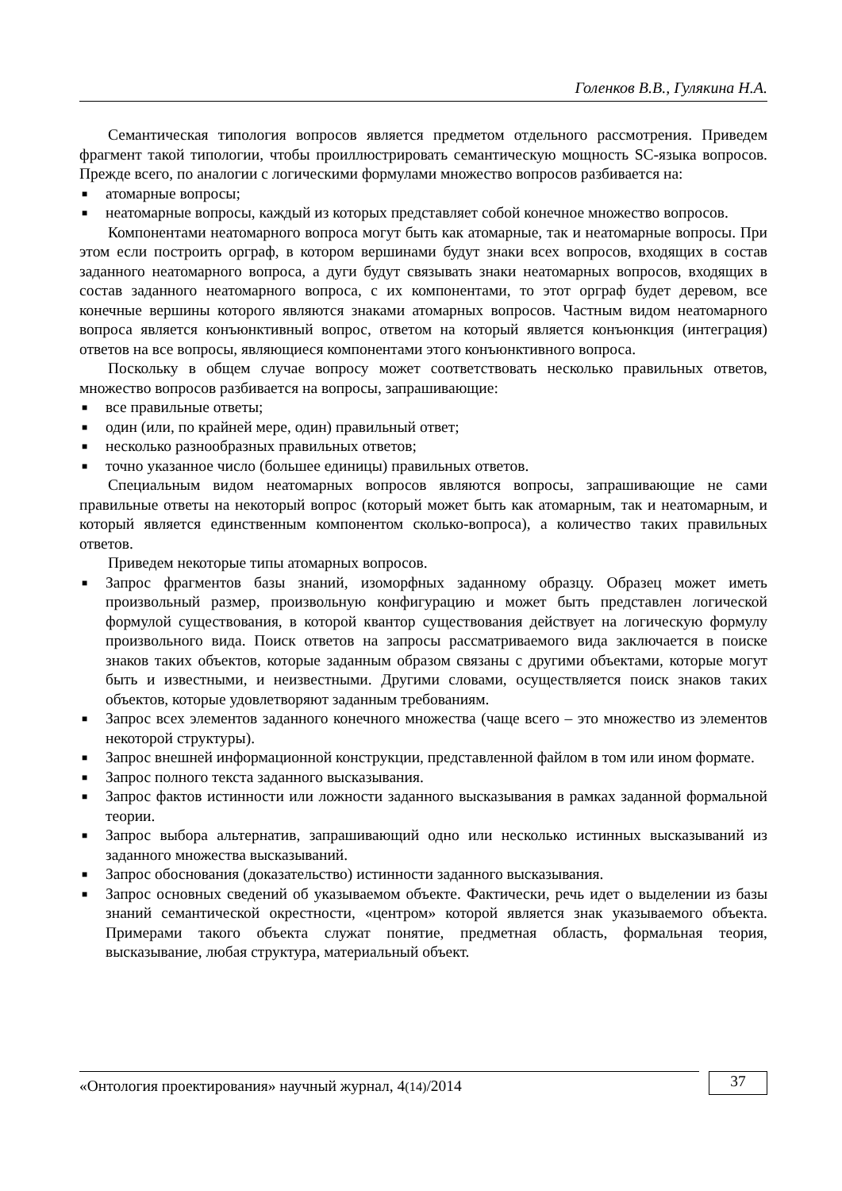Голенков В.В., Гулякина Н.А.
Семантическая типология вопросов является предметом отдельного рассмотрения. Приведем фрагмент такой типологии, чтобы проиллюстрировать семантическую мощность SC-языка вопросов. Прежде всего, по аналогии с логическими формулами множество вопросов разбивается на:
■ атомарные вопросы;
■ неатомарные вопросы, каждый из которых представляет собой конечное множество вопросов.
Компонентами неатомарного вопроса могут быть как атомарные, так и неатомарные вопросы. При этом если построить орграф, в котором вершинами будут знаки всех вопросов, входящих в состав заданного неатомарного вопроса, а дуги будут связывать знаки неатомарных вопросов, входящих в состав заданного неатомарного вопроса, с их компонентами, то этот орграф будет деревом, все конечные вершины которого являются знаками атомарных вопросов. Частным видом неатомарного вопроса является конъюнктивный вопрос, ответом на который является конъюнкция (интеграция) ответов на все вопросы, являющиеся компонентами этого конъюнктивного вопроса.
Поскольку в общем случае вопросу может соответствовать несколько правильных ответов, множество вопросов разбивается на вопросы, запрашивающие:
■ все правильные ответы;
■ один (или, по крайней мере, один) правильный ответ;
■ несколько разнообразных правильных ответов;
■ точно указанное число (большее единицы) правильных ответов.
Специальным видом неатомарных вопросов являются вопросы, запрашивающие не сами правильные ответы на некоторый вопрос (который может быть как атомарным, так и неатомарным, и который является единственным компонентом сколько-вопроса), а количество таких правильных ответов.
Приведем некоторые типы атомарных вопросов.
■ Запрос фрагментов базы знаний, изоморфных заданному образцу. Образец может иметь произвольный размер, произвольную конфигурацию и может быть представлен логической формулой существования, в которой квантор существования действует на логическую формулу произвольного вида. Поиск ответов на запросы рассматриваемого вида заключается в поиске знаков таких объектов, которые заданным образом связаны с другими объектами, которые могут быть и известными, и неизвестными. Другими словами, осуществляется поиск знаков таких объектов, которые удовлетворяют заданным требованиям.
■ Запрос всех элементов заданного конечного множества (чаще всего – это множество из элементов некоторой структуры).
■ Запрос внешней информационной конструкции, представленной файлом в том или ином формате.
■ Запрос полного текста заданного высказывания.
■ Запрос фактов истинности или ложности заданного высказывания в рамках заданной формальной теории.
■ Запрос выбора альтернатив, запрашивающий одно или несколько истинных высказываний из заданного множества высказываний.
■ Запрос обоснования (доказательство) истинности заданного высказывания.
■ Запрос основных сведений об указываемом объекте. Фактически, речь идет о выделении из базы знаний семантической окрестности, «центром» которой является знак указываемого объекта. Примерами такого объекта служат понятие, предметная область, формальная теория, высказывание, любая структура, материальный объект.
«Онтология проектирования» научный журнал, 4(14)/2014
37